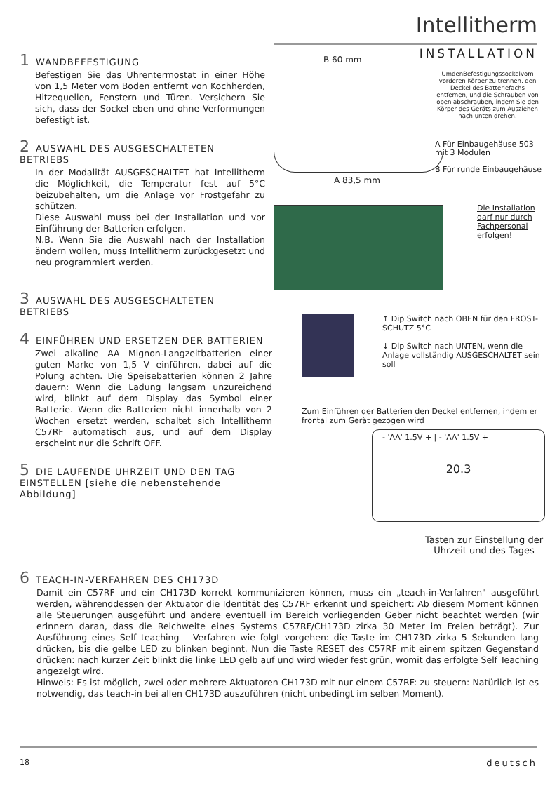Intellitherm
INSTALLATION
1 WANDBEFESTIGUNG
Befestigen Sie das Uhrentermostat in einer Höhe von 1,5 Meter vom Boden entfernt von Kochherden, Hitzequellen, Fenstern und Türen. Versichern Sie sich, dass der Sockel eben und ohne Verformungen befestigt ist.
2 AUSWAHL DES AUSGESCHALTETEN BETRIEBS
In der Modalität AUSGESCHALTET hat Intellitherm die Möglichkeit, die Temperatur fest auf 5°C beizubehalten, um die Anlage vor Frostgefahr zu schützen.
Diese Auswahl muss bei der Installation und vor Einführung der Batterien erfolgen.
N.B. Wenn Sie die Auswahl nach der Installation ändern wollen, muss Intellitherm zurückgesetzt und neu programmiert werden.
3 AUSWAHL DES AUSGESCHALTETEN BETRIEBS
4 EINFÜHREN UND ERSETZEN DER BATTERIEN
Zwei alkaline AA Mignon-Langzeitbatterien einer guten Marke von 1,5 V einführen, dabei auf die Polung achten. Die Speisebatterien können 2 Jahre dauern: Wenn die Ladung langsam unzureichend wird, blinkt auf dem Display das Symbol einer Batterie. Wenn die Batterien nicht innerhalb von 2 Wochen ersetzt werden, schaltet sich Intellitherm C57RF automatisch aus, und auf dem Display erscheint nur die Schrift OFF.
5 DIE LAUFENDE UHRZEIT UND DEN TAG EINSTELLEN [siehe die nebenstehende Abbildung]
B 60 mm
A 83,5 mm
UmdenBefestigungssockelvom vorderen Körper zu trennen, den Deckel des Batteriefachs entfernen, und die Schrauben von oben abschrauben, indem Sie den Körper des Geräts zum Ausziehen nach unten drehen.
A Für Einbaugehäuse 503 mit 3 Modulen
B Für runde Einbaugehäuse
Die Installation
darf nur durch
Fachpersonal
erfolgen!
↑ Dip Switch nach OBEN für den FROST-SCHUTZ 5°C
↓ Dip Switch nach UNTEN, wenn die Anlage vollständig AUSGESCHALTET sein soll
Zum Einführen der Batterien den Deckel entfernen, indem er frontal zum Gerät gezogen wird
- 'AA' 1.5V + | - 'AA' 1.5V +
20.3
Tasten zur Einstellung der Uhrzeit und des Tages
6 TEACH-IN-VERFAHREN DES CH173D
Damit ein C57RF und ein CH173D korrekt kommunizieren können, muss ein „teach-in-Verfahren" ausgeführt werden, währenddessen der Aktuator die Identität des C57RF erkennt und speichert: Ab diesem Moment können alle Steuerungen ausgeführt und andere eventuell im Bereich vorliegenden Geber nicht beachtet werden (wir erinnern daran, dass die Reichweite eines Systems C57RF/CH173D zirka 30 Meter im Freien beträgt). Zur Ausführung eines Self teaching – Verfahren wie folgt vorgehen: die Taste im CH173D zirka 5 Sekunden lang drücken, bis die gelbe LED zu blinken beginnt. Nun die Taste RESET des C57RF mit einem spitzen Gegenstand drücken: nach kurzer Zeit blinkt die linke LED gelb auf und wird wieder fest grün, womit das erfolgte Self Teaching angezeigt wird.
Hinweis: Es ist möglich, zwei oder mehrere Aktuatoren CH173D mit nur einem C57RF: zu steuern: Natürlich ist es notwendig, das teach-in bei allen CH173D auszuführen (nicht unbedingt im selben Moment).
18 deutsch